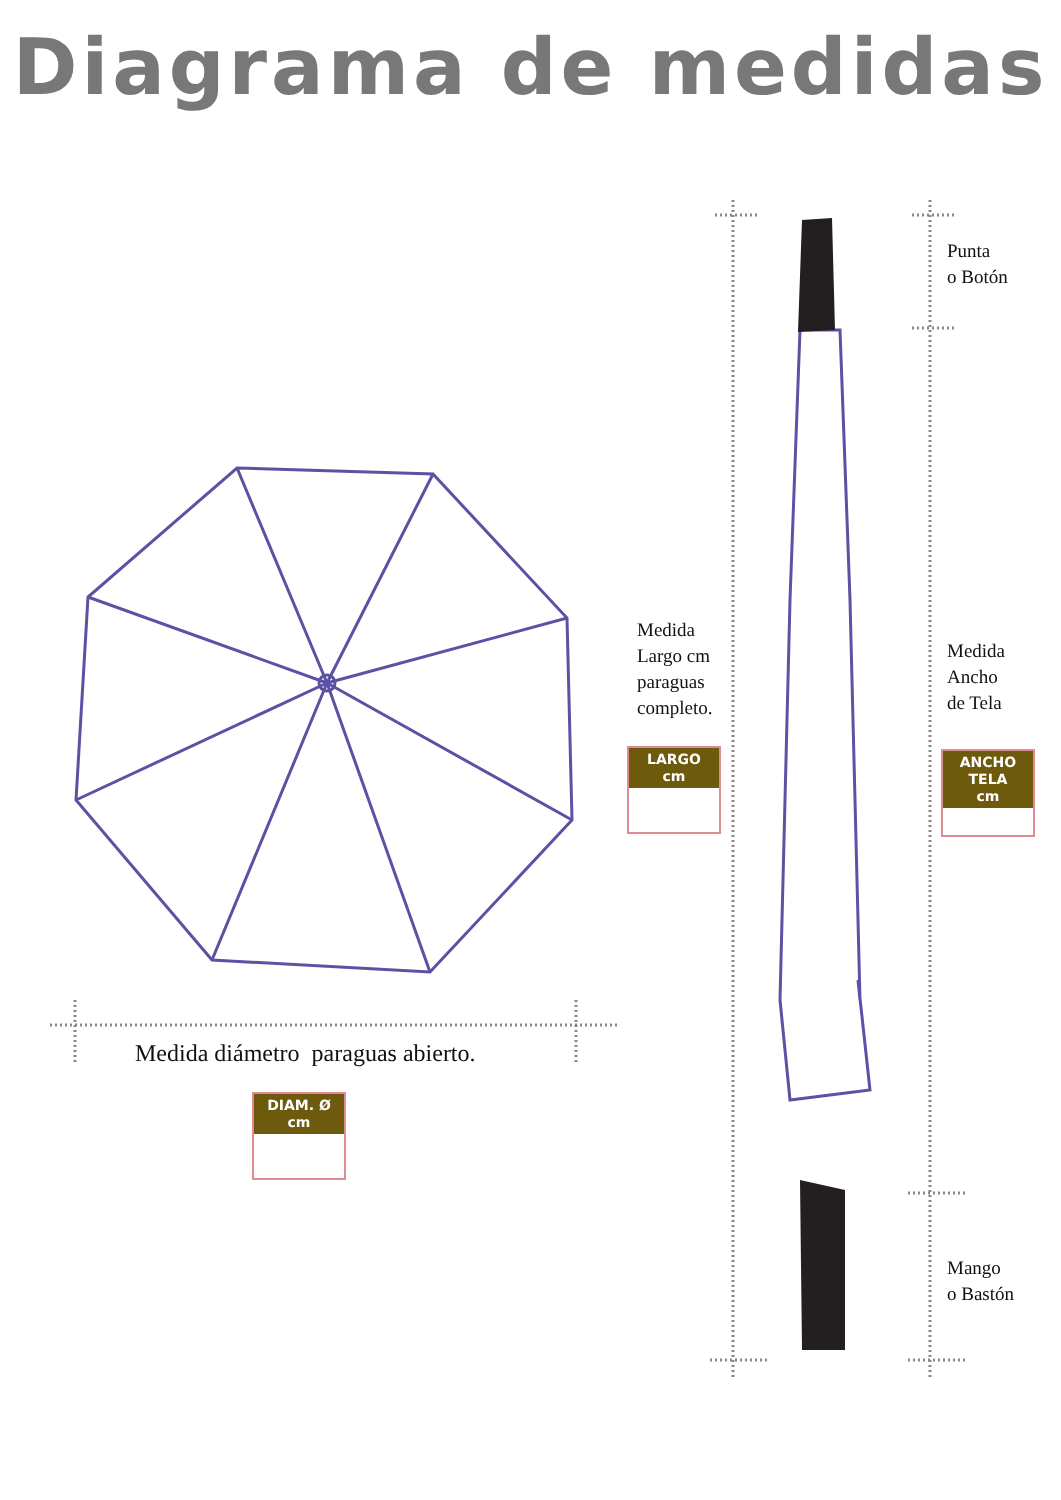Diagrama de medidas
Medida
Largo cm
paraguas
completo.
LARGO
cm
Punta
o Botón
Medida
Ancho
de Tela
ANCHO TELA
cm
Mango
o Bastón
Medida diámetro paraguas abierto.
DIAM. Ø
cm